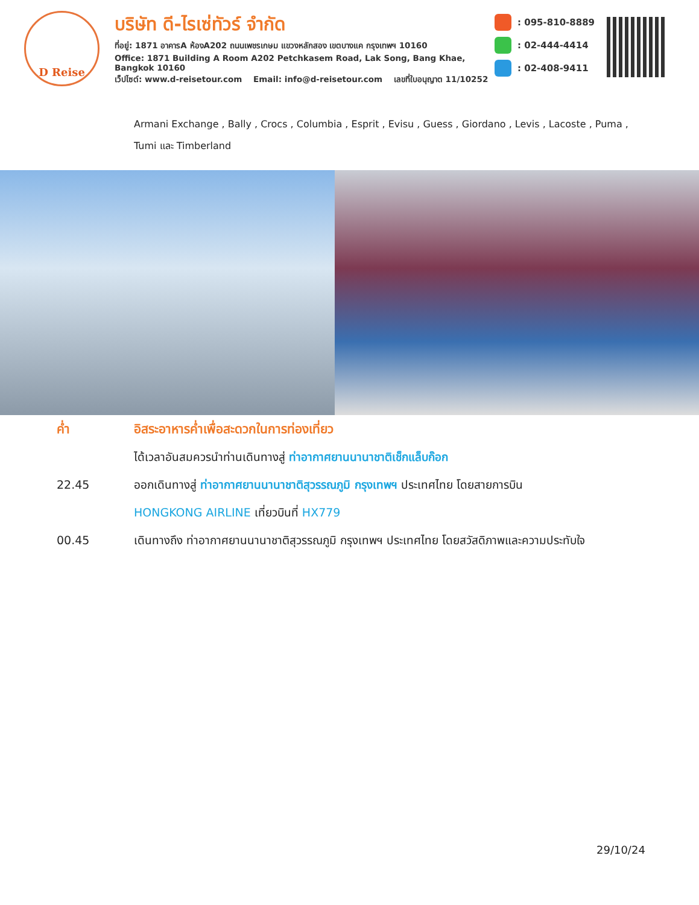D Reise
บริษัท ดี-ไรเซ่ทัวร์ จำกัด
ที่อยู่: 1871 อาคารA ห้องA202 ถนนเพชรเกษม แขวงหลักสอง เขตบางแค กรุงเทพฯ 10160
Office: 1871 Building A Room A202 Petchkasem Road, Lak Song, Bang Khae, Bangkok 10160
เว็ปไซต์: www.d-reisetour.com Email: info@d-reisetour.com เลขที่ใบอนุญาต 11/10252
: 095-810-8889
: 02-444-4414
: 02-408-9411
Armani Exchange , Bally , Crocs , Columbia , Esprit , Evisu , Guess , Giordano , Levis , Lacoste , Puma , Tumi และ Timberland
ค่ำ อิสระอาหารค่ำเพื่อสะดวกในการท่องเที่ยว
ได้เวลาอันสมควรนำท่านเดินทางสู่ ท่าอากาศยานนานาชาติเช็กแล็บก๊อก
22.45 ออกเดินทางสู่ ท่าอากาศยานนานาชาติสุวรรณภูมิ กรุงเทพฯ ประเทศไทย โดยสายการบิน
HONGKONG AIRLINE เที่ยวบินที่ HX779
00.45 เดินทางถึง ท่าอากาศยานนานาชาติสุวรรณภูมิ กรุงเทพฯ ประเทศไทย โดยสวัสดิภาพและความประทับใจ
29/10/24